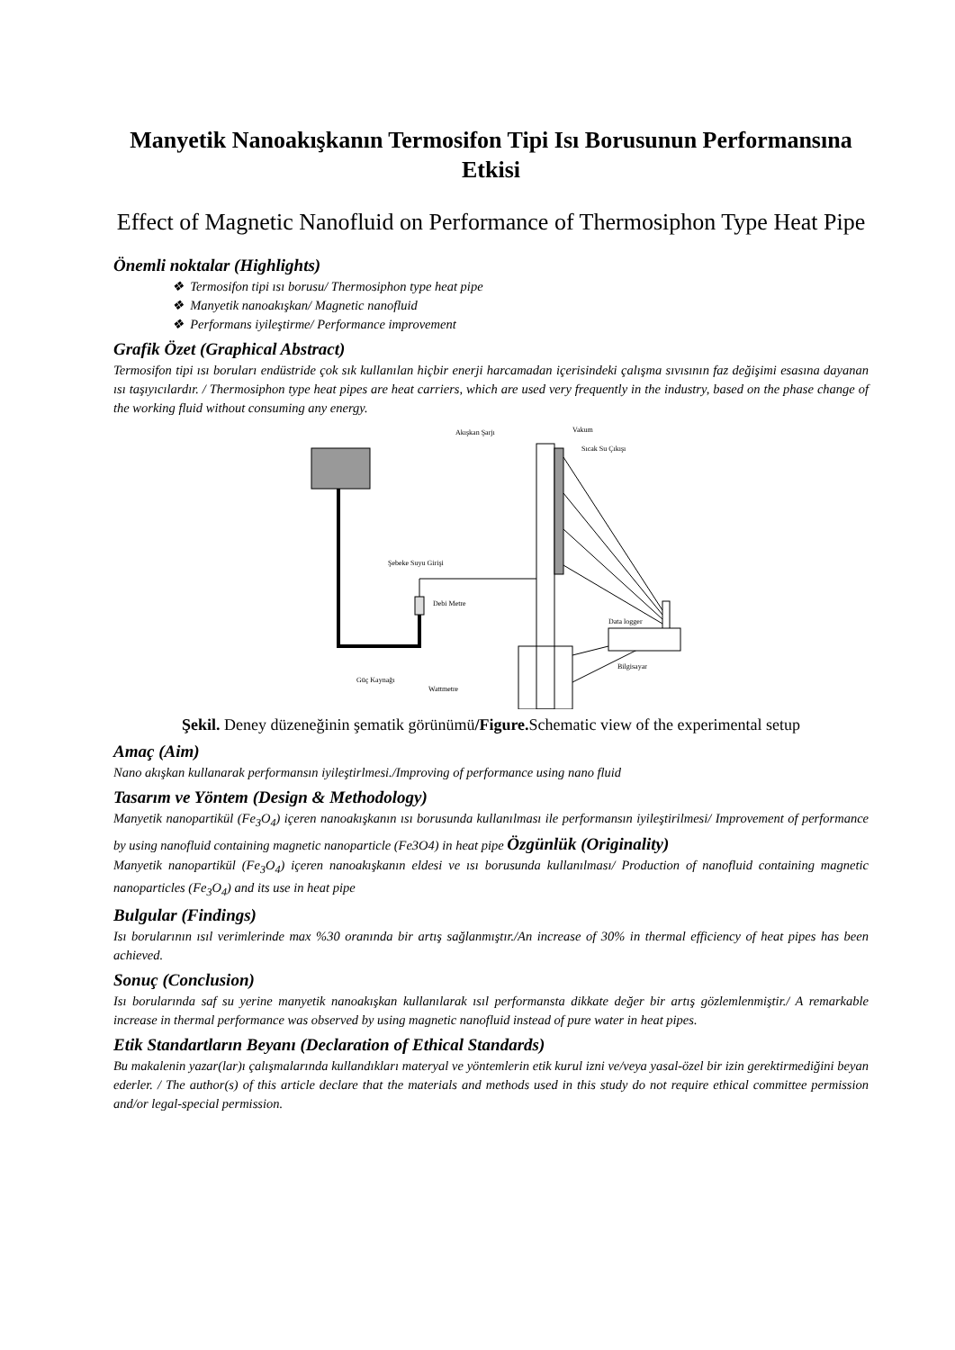Manyetik Nanoakışkanın Termosifon Tipi Isı Borusunun Performansına Etkisi
Effect of Magnetic Nanofluid on Performance of Thermosiphon Type Heat Pipe
Önemli noktalar (Highlights)
❖ Termosifon tipi ısı borusu/ Thermosiphon type heat pipe
❖ Manyetik nanoakışkan/ Magnetic nanofluid
❖ Performans iyileştirme/ Performance improvement
Grafik Özet (Graphical Abstract)
Termosifon tipi ısı boruları endüstride çok sık kullanılan hiçbir enerji harcamadan içerisindeki çalışma sıvısının faz değişimi esasına dayanan ısı taşıyıcılardır. / Thermosiphon type heat pipes are heat carriers, which are used very frequently in the industry, based on the phase change of the working fluid without consuming any energy.
Akışkan Şarjı
Vakum
Sıcak Su Çıkışı
Şebeke Suyu Girişi
Debi Metre
Data logger
Bilgisayar
Güç Kaynağı
Wattmetre
Şekil. Deney düzeneğinin şematik görünümü/Figure. Schematic view of the experimental setup
Amaç (Aim)
Nano akışkan kullanarak performansın iyileştirlmesi./Improving of performance using nano fluid
Tasarım ve Yöntem (Design & Methodology)
Manyetik nanopartikül (Fe<sub>3</sub>O<sub>4</sub>) içeren nanoakışkanın ısı borusunda kullanılması ile performansın iyileştirilmesi/ Improvement of performance by using nanofluid containing magnetic nanoparticle (Fe3O4) in heat pipe Özgünlük (Originality)
Manyetik nanopartikül (Fe<sub>3</sub>O<sub>4</sub>) içeren nanoakışkanın eldesi ve ısı borusunda kullanılması/ Production of nanofluid containing magnetic nanoparticles (Fe<sub>3</sub>O<sub>4</sub>) and its use in heat pipe
Bulgular (Findings)
Isı borularının ısıl verimlerinde max %30 oranında bir artış sağlanmıştır./An increase of 30% in thermal efficiency of heat pipes has been achieved.
Sonuç (Conclusion)
Isı borularında saf su yerine manyetik nanoakışkan kullanılarak ısıl performansta dikkate değer bir artış gözlemlenmiştir./ A remarkable increase in thermal performance was observed by using magnetic nanofluid instead of pure water in heat pipes.
Etik Standartların Beyanı (Declaration of Ethical Standards)
Bu makalenin yazar(lar)ı çalışmalarında kullandıkları materyal ve yöntemlerin etik kurul izni ve/veya yasal-özel bir izin gerektirmediğini beyan ederler. / The author(s) of this article declare that the materials and methods used in this study do not require ethical committee permission and/or legal-special permission.